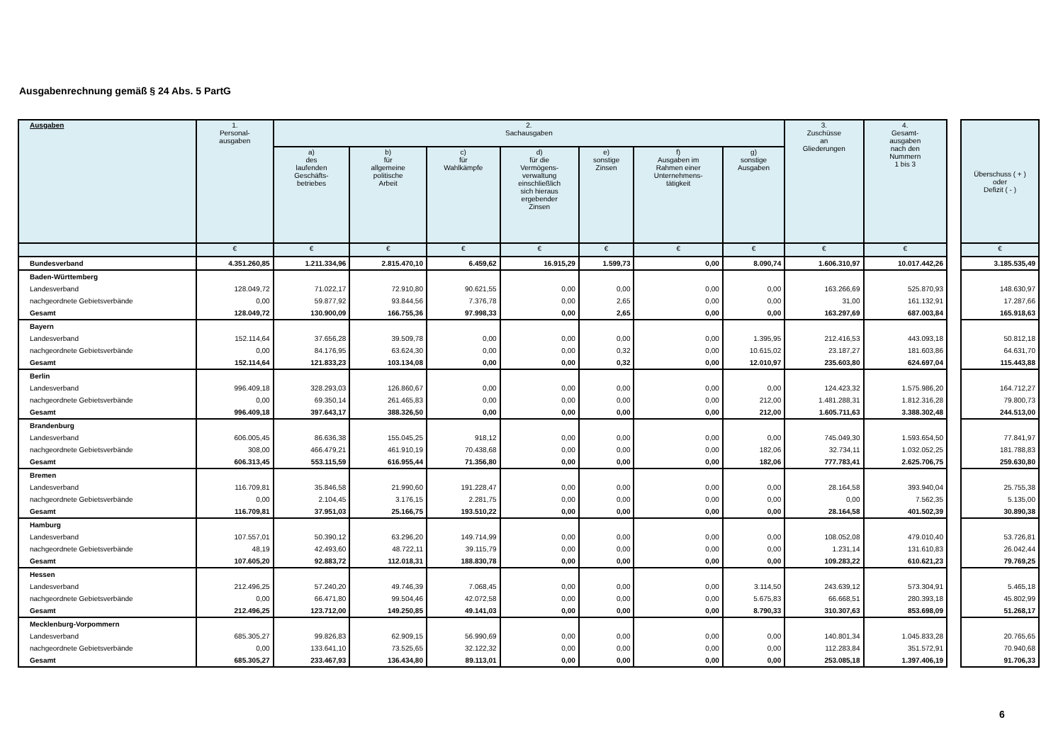Ausgabenrechnung gemäß § 24 Abs. 5 PartG
| Ausgaben | 1. Personal- ausgaben | 2. Sachausgaben | | | | | | | 3. Zuschüsse an Gliederungen | 4. Gesamt- ausgaben nach den Nummern 1 bis 3 |
| --- | --- | --- | --- | --- | --- | --- | --- | --- | --- | --- |
| | | a) des laufenden Geschäfts- betriebes | b) für allgemeine politische Arbeit | c) für Wahlkämpfe | d) für die Vermögens- verwaltung einschließlich sich hieraus ergebender Zinsen | e) sonstige Zinsen | f) Ausgaben im Rahmen einer Unternehmens- tätigkeit | g) sonstige Ausgaben | | |
| | € | € | € | € | € | € | € | € | € | € |
| Bundesverband | 4.351.260,85 | 1.211.334,96 | 2.815.470,10 | 6.459,62 | 16.915,29 | 1.599,73 | 0,00 | 8.090,74 | 1.606.310,97 | 10.017.442,26 |
| Baden-Württemberg | | | | | | | | | | |
| Landesverband | 128.049,72 | 71.022,17 | 72.910,80 | 90.621,55 | 0,00 | 0,00 | 0,00 | 0,00 | 163.266,69 | 525.870,93 |
| nachgeordnete Gebietsverbände | 0,00 | 59.877,92 | 93.844,56 | 7.376,78 | 0,00 | 2,65 | 0,00 | 0,00 | 31,00 | 161.132,91 |
| Gesamt | 128.049,72 | 130.900,09 | 166.755,36 | 97.998,33 | 0,00 | 2,65 | 0,00 | 0,00 | 163.297,69 | 687.003,84 |
| Bayern | | | | | | | | | | |
| Landesverband | 152.114,64 | 37.656,28 | 39.509,78 | 0,00 | 0,00 | 0,00 | 0,00 | 1.395,95 | 212.416,53 | 443.093,18 |
| nachgeordnete Gebietsverbände | 0,00 | 84.176,95 | 63.624,30 | 0,00 | 0,00 | 0,32 | 0,00 | 10.615,02 | 23.187,27 | 181.603,86 |
| Gesamt | 152.114,64 | 121.833,23 | 103.134,08 | 0,00 | 0,00 | 0,32 | 0,00 | 12.010,97 | 235.603,80 | 624.697,04 |
| Berlin | | | | | | | | | | |
| Landesverband | 996.409,18 | 328.293,03 | 126.860,67 | 0,00 | 0,00 | 0,00 | 0,00 | 0,00 | 124.423,32 | 1.575.986,20 |
| nachgeordnete Gebietsverbände | 0,00 | 69.350,14 | 261.465,83 | 0,00 | 0,00 | 0,00 | 0,00 | 212,00 | 1.481.288,31 | 1.812.316,28 |
| Gesamt | 996.409,18 | 397.643,17 | 388.326,50 | 0,00 | 0,00 | 0,00 | 0,00 | 212,00 | 1.605.711,63 | 3.388.302,48 |
| Brandenburg | | | | | | | | | | |
| Landesverband | 606.005,45 | 86.636,38 | 155.045,25 | 918,12 | 0,00 | 0,00 | 0,00 | 0,00 | 745.049,30 | 1.593.654,50 |
| nachgeordnete Gebietsverbände | 308,00 | 466.479,21 | 461.910,19 | 70.438,68 | 0,00 | 0,00 | 0,00 | 182,06 | 32.734,11 | 1.032.052,25 |
| Gesamt | 606.313,45 | 553.115,59 | 616.955,44 | 71.356,80 | 0,00 | 0,00 | 0,00 | 182,06 | 777.783,41 | 2.625.706,75 |
| Bremen | | | | | | | | | | |
| Landesverband | 116.709,81 | 35.846,58 | 21.990,60 | 191.228,47 | 0,00 | 0,00 | 0,00 | 0,00 | 28.164,58 | 393.940,04 |
| nachgeordnete Gebietsverbände | 0,00 | 2.104,45 | 3.176,15 | 2.281,75 | 0,00 | 0,00 | 0,00 | 0,00 | 0,00 | 7.562,35 |
| Gesamt | 116.709,81 | 37.951,03 | 25.166,75 | 193.510,22 | 0,00 | 0,00 | 0,00 | 0,00 | 28.164,58 | 401.502,39 |
| Hamburg | | | | | | | | | | |
| Landesverband | 107.557,01 | 50.390,12 | 63.296,20 | 149.714,99 | 0,00 | 0,00 | 0,00 | 0,00 | 108.052,08 | 479.010,40 |
| nachgeordnete Gebietsverbände | 48,19 | 42.493,60 | 48.722,11 | 39.115,79 | 0,00 | 0,00 | 0,00 | 0,00 | 1.231,14 | 131.610,83 |
| Gesamt | 107.605,20 | 92.883,72 | 112.018,31 | 188.830,78 | 0,00 | 0,00 | 0,00 | 0,00 | 109.283,22 | 610.621,23 |
| Hessen | | | | | | | | | | |
| Landesverband | 212.496,25 | 57.240,20 | 49.746,39 | 7.068,45 | 0,00 | 0,00 | 0,00 | 3.114,50 | 243.639,12 | 573.304,91 |
| nachgeordnete Gebietsverbände | 0,00 | 66.471,80 | 99.504,46 | 42.072,58 | 0,00 | 0,00 | 0,00 | 5.675,83 | 66.668,51 | 280.393,18 |
| Gesamt | 212.496,25 | 123.712,00 | 149.250,85 | 49.141,03 | 0,00 | 0,00 | 0,00 | 8.790,33 | 310.307,63 | 853.698,09 |
| Mecklenburg-Vorpommern | | | | | | | | | | |
| Landesverband | 685.305,27 | 99.826,83 | 62.909,15 | 56.990,69 | 0,00 | 0,00 | 0,00 | 0,00 | 140.801,34 | 1.045.833,28 |
| nachgeordnete Gebietsverbände | 0,00 | 133.641,10 | 73.525,65 | 32.122,32 | 0,00 | 0,00 | 0,00 | 0,00 | 112.283,84 | 351.572,91 |
| Gesamt | 685.305,27 | 233.467,93 | 136.434,80 | 89.113,01 | 0,00 | 0,00 | 0,00 | 0,00 | 253.085,18 | 1.397.406,19 |
| Überschuss ( + ) oder Defizit ( - ) |
| --- |
| € |
| 3.185.535,49 |
| 148.630,97 |
| 17.287,66 |
| 165.918,63 |
| 50.812,18 |
| 64.631,70 |
| 115.443,88 |
| 164.712,27 |
| 79.800,73 |
| 244.513,00 |
| 77.841,97 |
| 181.788,83 |
| 259.630,80 |
| 25.755,38 |
| 5.135,00 |
| 30.890,38 |
| 53.726,81 |
| 26.042,44 |
| 79.769,25 |
| 5.465,18 |
| 45.802,99 |
| 51.268,17 |
| 20.765,65 |
| 70.940,68 |
| 91.706,33 |
9